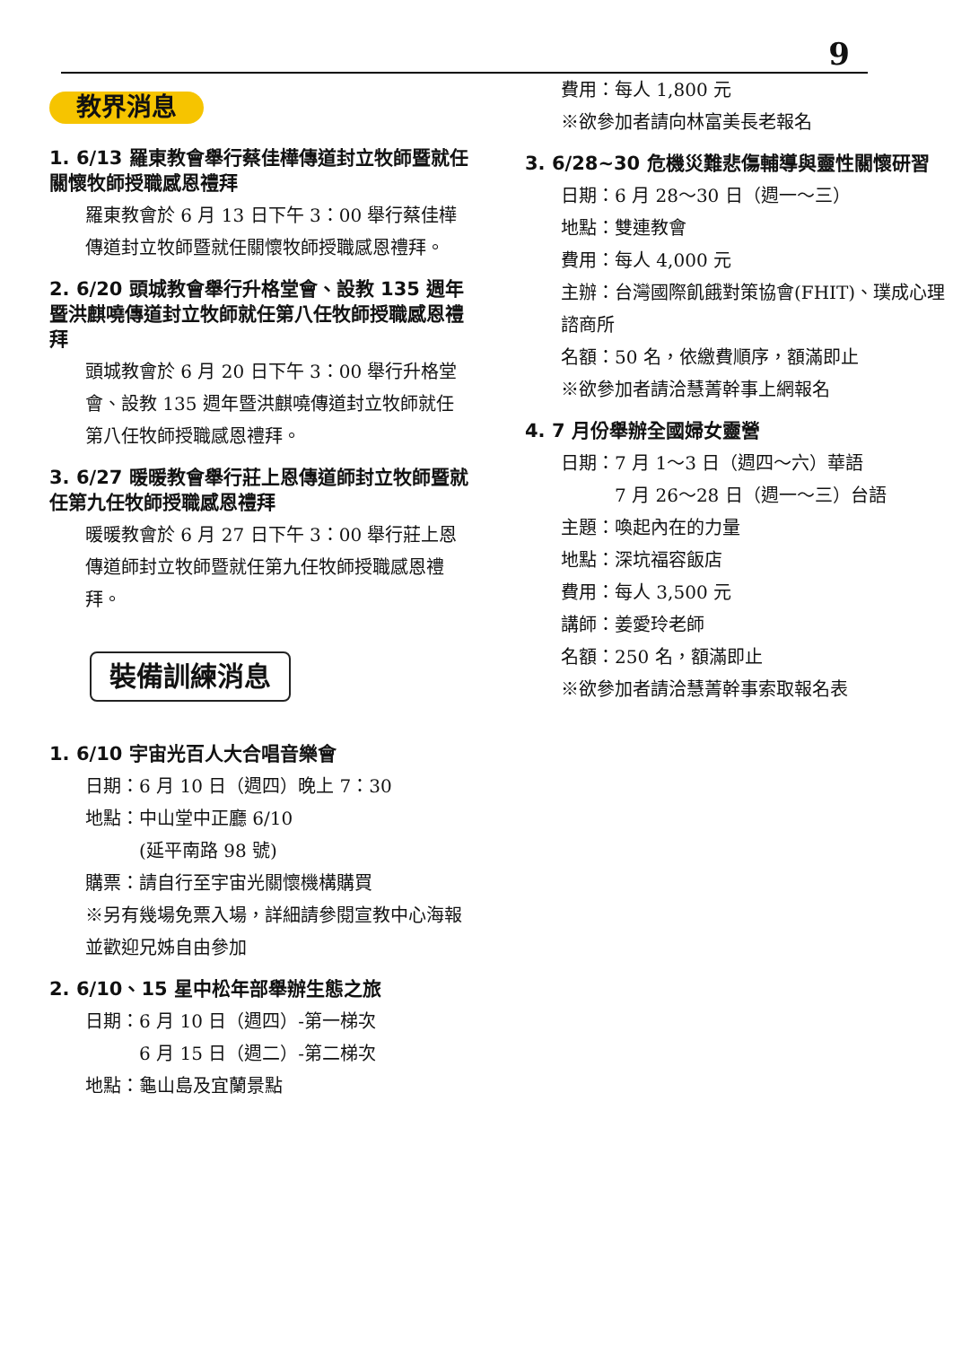9
教界消息
1. 6/13 羅東教會舉行蔡佳樺傳道封立牧師暨就任關懷牧師授職感恩禮拜
羅東教會於 6 月 13 日下午 3：00 舉行蔡佳樺傳道封立牧師暨就任關懷牧師授職感恩禮拜。
2. 6/20 頭城教會舉行升格堂會、設教 135 週年暨洪麒嘵傳道封立牧師就任第八任牧師授職感恩禮拜
頭城教會於 6 月 20 日下午 3：00 舉行升格堂會、設教 135 週年暨洪麒嘵傳道封立牧師就任第八任牧師授職感恩禮拜。
3. 6/27 暖暖教會舉行莊上恩傳道師封立牧師暨就任第九任牧師授職感恩禮拜
暖暖教會於 6 月 27 日下午 3：00 舉行莊上恩傳道師封立牧師暨就任第九任牧師授職感恩禮拜。
裝備訓練消息
1. 6/10 宇宙光百人大合唱音樂會
日期：6 月 10 日（週四）晚上 7：30
地點：中山堂中正廳 6/10
　　　(延平南路 98 號)
購票：請自行至宇宙光關懷機構購買
※另有幾場免票入場，詳細請參閱宣教中心海報並歡迎兄姊自由參加
2. 6/10、15 星中松年部舉辦生態之旅
日期：6 月 10 日（週四）-第一梯次
　　　6 月 15 日（週二）-第二梯次
地點：龜山島及宜蘭景點
費用：每人 1,800 元
※欲參加者請向林富美長老報名
3. 6/28~30 危機災難悲傷輔導與靈性關懷研習
日期：6 月 28～30 日（週一～三）
地點：雙連教會
費用：每人 4,000 元
主辦：台灣國際飢餓對策協會(FHIT)、璞成心理諮商所
名額：50 名，依繳費順序，額滿即止
※欲參加者請洽慧菁幹事上網報名
4. 7 月份舉辦全國婦女靈營
日期：7 月 1～3 日（週四～六）華語
　　　7 月 26～28 日（週一～三）台語
主題：喚起內在的力量
地點：深坑福容飯店
費用：每人 3,500 元
講師：姜愛玲老師
名額：250 名，額滿即止
※欲參加者請洽慧菁幹事索取報名表